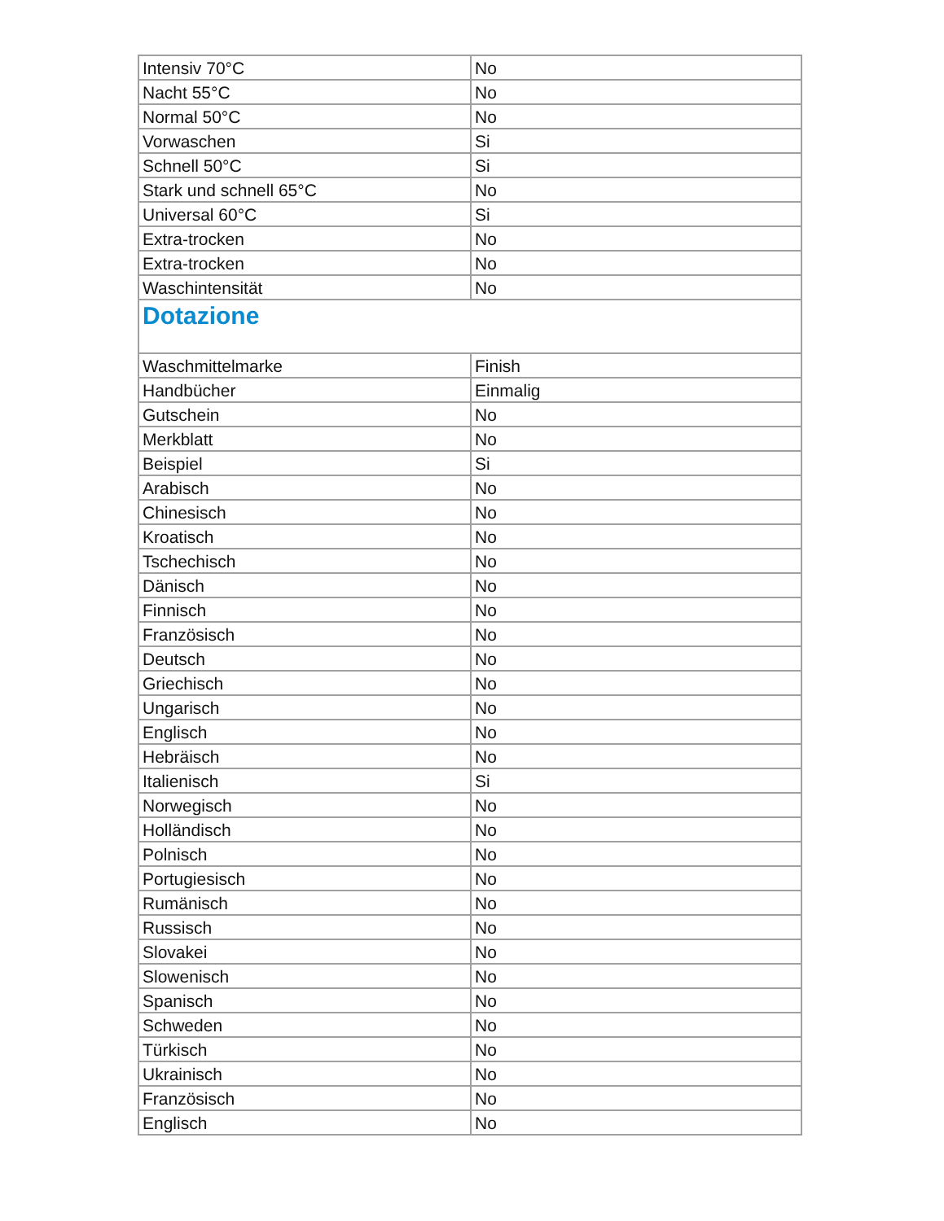| Intensiv 70°C | No |
| Nacht 55°C | No |
| Normal 50°C | No |
| Vorwaschen | Si |
| Schnell 50°C | Si |
| Stark und schnell 65°C | No |
| Universal 60°C | Si |
| Extra-trocken | No |
| Extra-trocken | No |
| Waschintensität | No |
| Dotazione | |
| Waschmittelmarke | Finish |
| Handbücher | Einmalig |
| Gutschein | No |
| Merkblatt | No |
| Beispiel | Si |
| Arabisch | No |
| Chinesisch | No |
| Kroatisch | No |
| Tschechisch | No |
| Dänisch | No |
| Finnisch | No |
| Französisch | No |
| Deutsch | No |
| Griechisch | No |
| Ungarisch | No |
| Englisch | No |
| Hebräisch | No |
| Italienisch | Si |
| Norwegisch | No |
| Holländisch | No |
| Polnisch | No |
| Portugiesisch | No |
| Rumänisch | No |
| Russisch | No |
| Slovakei | No |
| Slowenisch | No |
| Spanisch | No |
| Schweden | No |
| Türkisch | No |
| Ukrainisch | No |
| Französisch | No |
| Englisch | No |